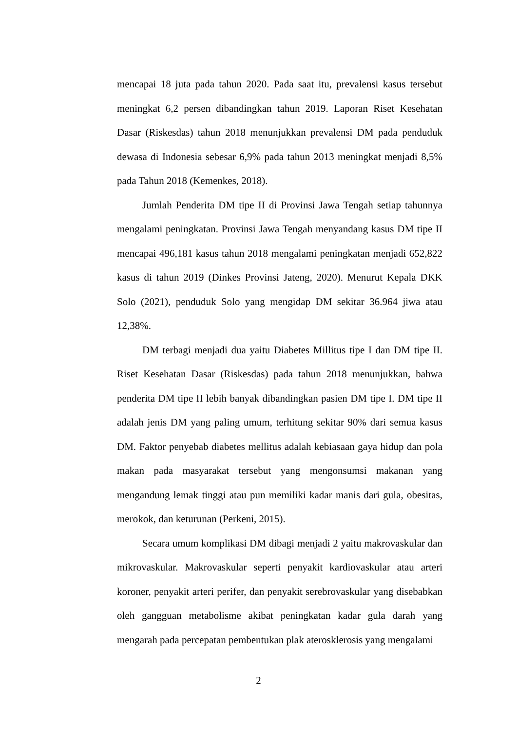mencapai 18 juta pada tahun 2020. Pada saat itu, prevalensi kasus tersebut meningkat 6,2 persen dibandingkan tahun 2019. Laporan Riset Kesehatan Dasar (Riskesdas) tahun 2018 menunjukkan prevalensi DM pada penduduk dewasa di Indonesia sebesar 6,9% pada tahun 2013 meningkat menjadi 8,5% pada Tahun 2018 (Kemenkes, 2018).
Jumlah Penderita DM tipe II di Provinsi Jawa Tengah setiap tahunnya mengalami peningkatan. Provinsi Jawa Tengah menyandang kasus DM tipe II mencapai 496,181 kasus tahun 2018 mengalami peningkatan menjadi 652,822 kasus di tahun 2019 (Dinkes Provinsi Jateng, 2020). Menurut Kepala DKK Solo (2021), penduduk Solo yang mengidap DM sekitar 36.964 jiwa atau 12,38%.
DM terbagi menjadi dua yaitu Diabetes Millitus tipe I dan DM tipe II. Riset Kesehatan Dasar (Riskesdas) pada tahun 2018 menunjukkan, bahwa penderita DM tipe II lebih banyak dibandingkan pasien DM tipe I. DM tipe II adalah jenis DM yang paling umum, terhitung sekitar 90% dari semua kasus DM. Faktor penyebab diabetes mellitus adalah kebiasaan gaya hidup dan pola makan pada masyarakat tersebut yang mengonsumsi makanan yang mengandung lemak tinggi atau pun memiliki kadar manis dari gula, obesitas, merokok, dan keturunan (Perkeni, 2015).
Secara umum komplikasi DM dibagi menjadi 2 yaitu makrovaskular dan mikrovaskular. Makrovaskular seperti penyakit kardiovaskular atau arteri koroner, penyakit arteri perifer, dan penyakit serebrovaskular yang disebabkan oleh gangguan metabolisme akibat peningkatan kadar gula darah yang mengarah pada percepatan pembentukan plak aterosklerosis yang mengalami
2